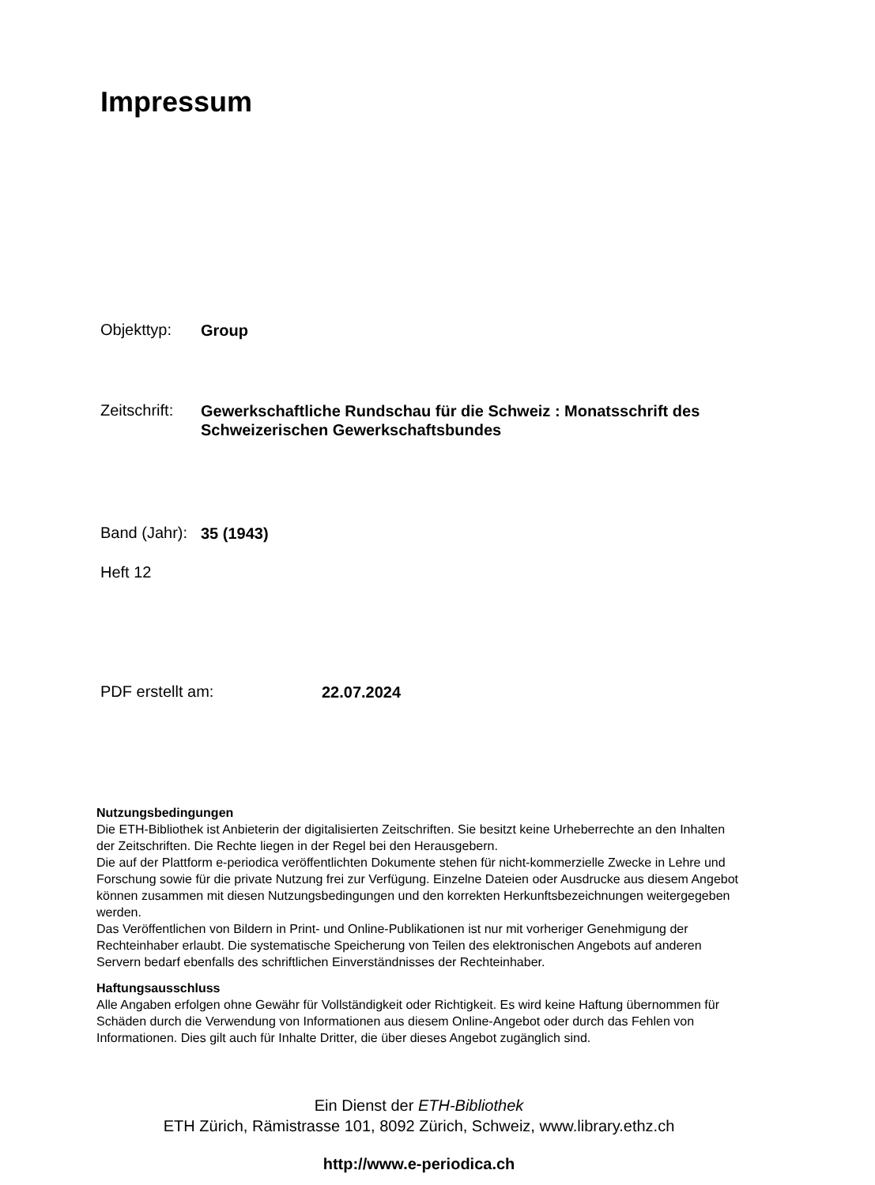Impressum
Objekttyp: Group
Zeitschrift: Gewerkschaftliche Rundschau für die Schweiz : Monatsschrift des Schweizerischen Gewerkschaftsbundes
Band (Jahr): 35 (1943)
Heft 12
PDF erstellt am: 22.07.2024
Nutzungsbedingungen
Die ETH-Bibliothek ist Anbieterin der digitalisierten Zeitschriften. Sie besitzt keine Urheberrechte an den Inhalten der Zeitschriften. Die Rechte liegen in der Regel bei den Herausgebern.
Die auf der Plattform e-periodica veröffentlichten Dokumente stehen für nicht-kommerzielle Zwecke in Lehre und Forschung sowie für die private Nutzung frei zur Verfügung. Einzelne Dateien oder Ausdrucke aus diesem Angebot können zusammen mit diesen Nutzungsbedingungen und den korrekten Herkunftsbezeichnungen weitergegeben werden.
Das Veröffentlichen von Bildern in Print- und Online-Publikationen ist nur mit vorheriger Genehmigung der Rechteinhaber erlaubt. Die systematische Speicherung von Teilen des elektronischen Angebots auf anderen Servern bedarf ebenfalls des schriftlichen Einverständnisses der Rechteinhaber.
Haftungsausschluss
Alle Angaben erfolgen ohne Gewähr für Vollständigkeit oder Richtigkeit. Es wird keine Haftung übernommen für Schäden durch die Verwendung von Informationen aus diesem Online-Angebot oder durch das Fehlen von Informationen. Dies gilt auch für Inhalte Dritter, die über dieses Angebot zugänglich sind.
Ein Dienst der ETH-Bibliothek
ETH Zürich, Rämistrasse 101, 8092 Zürich, Schweiz, www.library.ethz.ch
http://www.e-periodica.ch